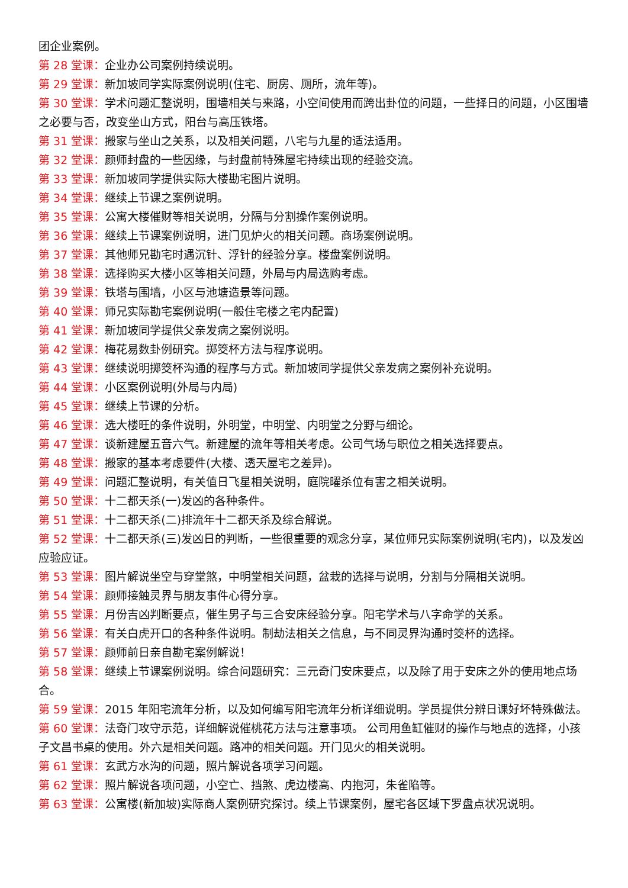团企业案例。
第 28 堂课：企业办公司案例持续说明。
第 29 堂课：新加坡同学实际案例说明(住宅、厨房、厕所，流年等)。
第 30 堂课：学术问题汇整说明，围墙相关与来路，小空间使用而跨出卦位的问题，一些择日的问题，小区围墙之必要与否，改变坐山方式，阳台与高压铁塔。
第 31 堂课：搬家与坐山之关系，以及相关问题，八宅与九星的适法适用。
第 32 堂课：颜师封盘的一些因缘，与封盘前特殊屋宅持续出现的经验交流。
第 33 堂课：新加坡同学提供实际大楼勘宅图片说明。
第 34 堂课：继续上节课之案例说明。
第 35 堂课：公寓大楼催财等相关说明，分隔与分割操作案例说明。
第 36 堂课：继续上节课案例说明，进门见炉火的相关问题。商场案例说明。
第 37 堂课：其他师兄勘宅时遇沉针、浮针的经验分享。楼盘案例说明。
第 38 堂课：选择购买大楼小区等相关问题，外局与内局选购考虑。
第 39 堂课：铁塔与围墙，小区与池塘造景等问题。
第 40 堂课：师兄实际勘宅案例说明(一般住宅楼之宅内配置)
第 41 堂课：新加坡同学提供父亲发病之案例说明。
第 42 堂课：梅花易数卦例研究。掷筊杯方法与程序说明。
第 43 堂课：继续说明掷筊杯沟通的程序与方式。新加坡同学提供父亲发病之案例补充说明。
第 44 堂课：小区案例说明(外局与内局)
第 45 堂课：继续上节课的分析。
第 46 堂课：选大楼旺的条件说明，外明堂，中明堂、内明堂之分野与细论。
第 47 堂课：谈新建屋五音六气。新建屋的流年等相关考虑。公司气场与职位之相关选择要点。
第 48 堂课：搬家的基本考虑要件(大楼、透天屋宅之差异)。
第 49 堂课：问题汇整说明，有关值日飞星相关说明，庭院曜杀位有害之相关说明。
第 50 堂课：十二都天杀(一)发凶的各种条件。
第 51 堂课：十二都天杀(二)排流年十二都天杀及综合解说。
第 52 堂课：十二都天杀(三)发凶日的判断，一些很重要的观念分享，某位师兄实际案例说明(宅内)，以及发凶应验应证。
第 53 堂课：图片解说坐空与穿堂煞，中明堂相关问题，盆栽的选择与说明，分割与分隔相关说明。
第 54 堂课：颜师接触灵界与朋友事件心得分享。
第 55 堂课：月份吉凶判断要点，催生男子与三合安床经验分享。阳宅学术与八字命学的关系。
第 56 堂课：有关白虎开口的各种条件说明。制劫法相关之信息，与不同灵界沟通时筊杯的选择。
第 57 堂课：颜师前日亲自勘宅案例解说！
第 58 堂课：继续上节课案例说明。综合问题研究：三元奇门安床要点，以及除了用于安床之外的使用地点场合。
第 59 堂课：2015 年阳宅流年分析，以及如何编写阳宅流年分析详细说明。学员提供分辨日课好坏特殊做法。
第 60 堂课：法奇门攻守示范，详细解说催桃花方法与注意事项。 公司用鱼缸催财的操作与地点的选择，小孩子文昌书桌的使用。外六是相关问题。路冲的相关问题。开门见火的相关说明。
第 61 堂课：玄武方水沟的问题，照片解说各项学习问题。
第 62 堂课：照片解说各项问题，小空亡、挡煞、虎边楼高、内抱河，朱雀陷等。
第 63 堂课：公寓楼(新加坡)实际商人案例研究探讨。续上节课案例，屋宅各区域下罗盘点状况说明。